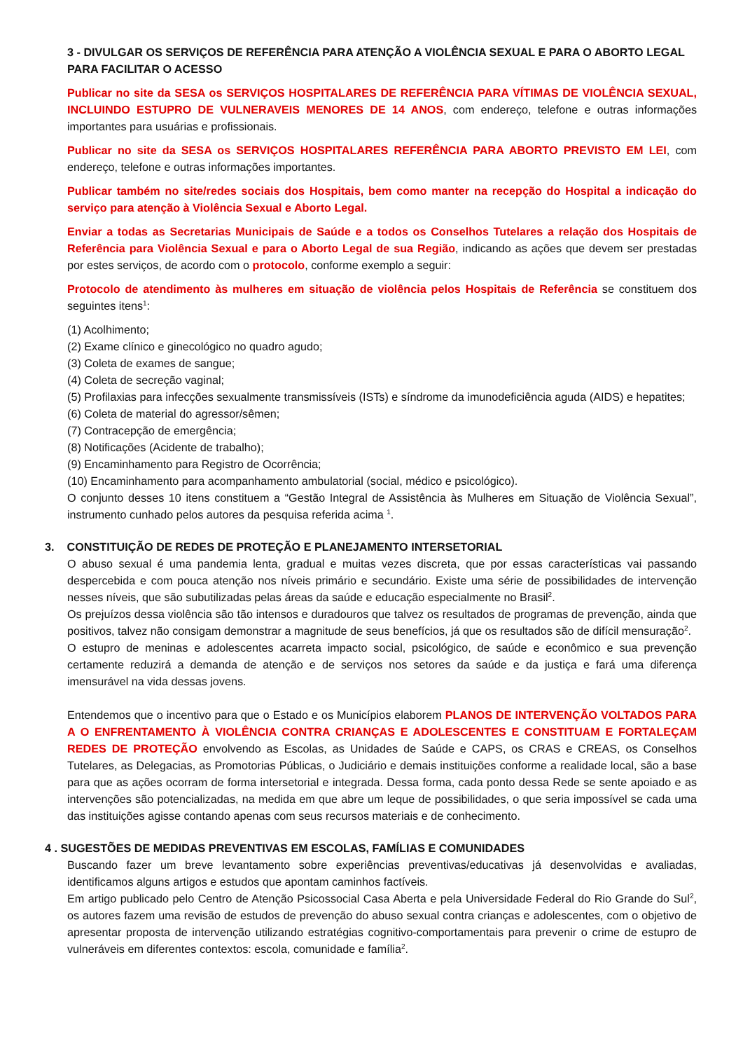3 - DIVULGAR OS SERVIÇOS DE REFERÊNCIA PARA ATENÇÃO A VIOLÊNCIA SEXUAL E PARA O ABORTO LEGAL PARA FACILITAR O ACESSO
Publicar no site da SESA os SERVIÇOS HOSPITALARES DE REFERÊNCIA PARA VÍTIMAS DE VIOLÊNCIA SEXUAL, INCLUINDO ESTUPRO DE VULNERAVEIS MENORES DE 14 ANOS, com endereço, telefone e outras informações importantes para usuárias e profissionais.
Publicar no site da SESA os SERVIÇOS HOSPITALARES REFERÊNCIA PARA ABORTO PREVISTO EM LEI, com endereço, telefone e outras informações importantes.
Publicar também no site/redes sociais dos Hospitais, bem como manter na recepção do Hospital a indicação do serviço para atenção à Violência Sexual e Aborto Legal.
Enviar a todas as Secretarias Municipais de Saúde e a todos os Conselhos Tutelares a relação dos Hospitais de Referência para Violência Sexual e para o Aborto Legal de sua Região, indicando as ações que devem ser prestadas por estes serviços, de acordo com o protocolo, conforme exemplo a seguir:
Protocolo de atendimento às mulheres em situação de violência pelos Hospitais de Referência se constituem dos seguintes itens<sup>1</sup>:
(1) Acolhimento;
(2) Exame clínico e ginecológico no quadro agudo;
(3) Coleta de exames de sangue;
(4) Coleta de secreção vaginal;
(5) Profilaxias para infecções sexualmente transmissíveis (ISTs) e síndrome da imunodeficiência aguda (AIDS) e hepatites;
(6) Coleta de material do agressor/sêmen;
(7) Contracepção de emergência;
(8) Notificações (Acidente de trabalho);
(9) Encaminhamento para Registro de Ocorrência;
(10) Encaminhamento para acompanhamento ambulatorial (social, médico e psicológico).
O conjunto desses 10 itens constituem a “Gestão Integral de Assistência às Mulheres em Situação de Violência Sexual”, instrumento cunhado pelos autores da pesquisa referida acima <sup>1</sup>.
3. CONSTITUIÇÃO DE REDES DE PROTEÇÃO E PLANEJAMENTO INTERSETORIAL
O abuso sexual é uma pandemia lenta, gradual e muitas vezes discreta, que por essas características vai passando despercebida e com pouca atenção nos níveis primário e secundário. Existe uma série de possibilidades de intervenção nesses níveis, que são subutilizadas pelas áreas da saúde e educação especialmente no Brasil<sup>2</sup>.
Os prejuízos dessa violência são tão intensos e duradouros que talvez os resultados de programas de prevenção, ainda que positivos, talvez não consigam demonstrar a magnitude de seus benefícios, já que os resultados são de difícil mensuração<sup>2</sup>.
O estupro de meninas e adolescentes acarreta impacto social, psicológico, de saúde e econômico e sua prevenção certamente reduzirá a demanda de atenção e de serviços nos setores da saúde e da justiça e fará uma diferença imensurável na vida dessas jovens.
Entendemos que o incentivo para que o Estado e os Municípios elaborem PLANOS DE INTERVENÇÃO VOLTADOS PARA A O ENFRENTAMENTO À VIOLÊNCIA CONTRA CRIANÇAS E ADOLESCENTES E CONSTITUAM E FORTALEÇAM REDES DE PROTEÇÃO envolvendo as Escolas, as Unidades de Saúde e CAPS, os CRAS e CREAS, os Conselhos Tutelares, as Delegacias, as Promotorias Públicas, o Judiciário e demais instituições conforme a realidade local, são a base para que as ações ocorram de forma intersetorial e integrada. Dessa forma, cada ponto dessa Rede se sente apoiado e as intervenções são potencializadas, na medida em que abre um leque de possibilidades, o que seria impossível se cada uma das instituições agisse contando apenas com seus recursos materiais e de conhecimento.
4 . SUGESTÕES DE MEDIDAS PREVENTIVAS EM ESCOLAS, FAMÍLIAS E COMUNIDADES
Buscando fazer um breve levantamento sobre experiências preventivas/educativas já desenvolvidas e avaliadas, identificamos alguns artigos e estudos que apontam caminhos factíveis.
Em artigo publicado pelo Centro de Atenção Psicossocial Casa Aberta e pela Universidade Federal do Rio Grande do Sul<sup>2</sup>, os autores fazem uma revisão de estudos de prevenção do abuso sexual contra crianças e adolescentes, com o objetivo de apresentar proposta de intervenção utilizando estratégias cognitivo-comportamentais para prevenir o crime de estupro de vulneráveis em diferentes contextos: escola, comunidade e família<sup>2</sup>.